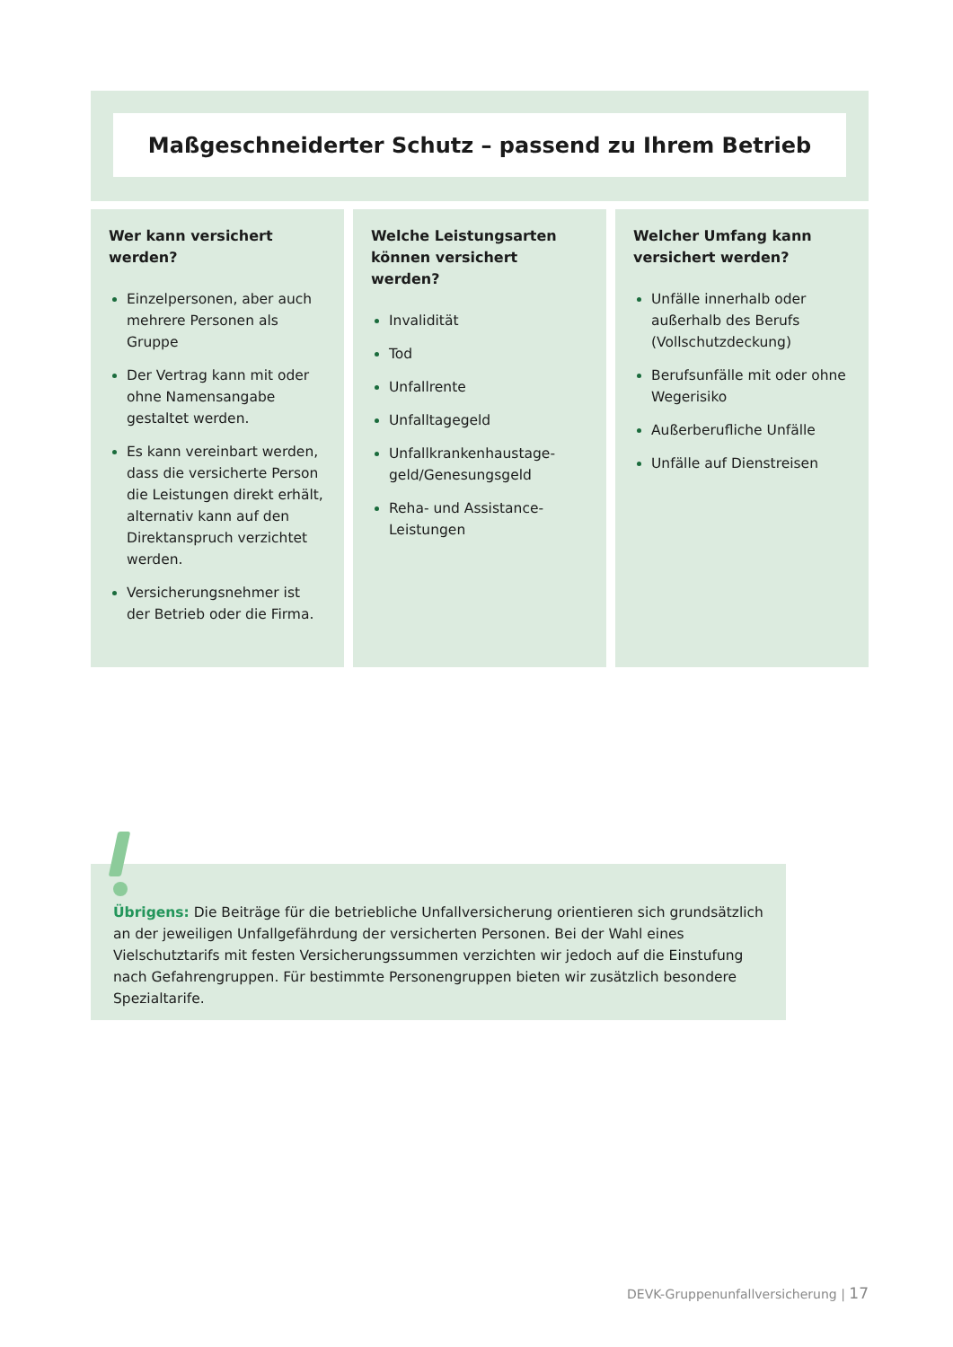Maßgeschneiderter Schutz – passend zu Ihrem Betrieb
Wer kann versichert
werden?
Einzelpersonen, aber auch mehrere Personen als Gruppe
Der Vertrag kann mit oder ohne Namensangabe gestal­tet werden.
Es kann vereinbart werden, dass die versicherte Person die Leistungen direkt erhält, alternativ kann auf den Direktanspruch verzichtet werden.
Versicherungsnehmer ist der Betrieb oder die Firma.
Welche Leistungsarten
können versichert werden?
Invalidität
Tod
Unfallrente
Unfalltagegeld
Unfallkrankenhaustage­geld/Genesungsgeld
Reha- und Assistance-Leistungen
Welcher Umfang kann
versichert werden?
Unfälle innerhalb oder außerhalb des Berufs (Vollschutzdeckung)
Berufsunfälle mit oder ohne Wegerisiko
Außerberufliche Unfälle
Unfälle auf Dienstreisen
Übrigens: Die Beiträge für die betriebliche Unfallversicherung orientieren sich grundsätzlich an der jeweiligen Unfallgefährdung der versicherten Personen. Bei der Wahl eines Vielschutz­tarifs mit festen Versicherungssummen verzichten wir jedoch auf die Einstufung nach Gefahren­gruppen. Für bestimmte Personengruppen bieten wir zusätzlich besondere Spezialtarife.
DEVK-Gruppenunfallversicherung | 17